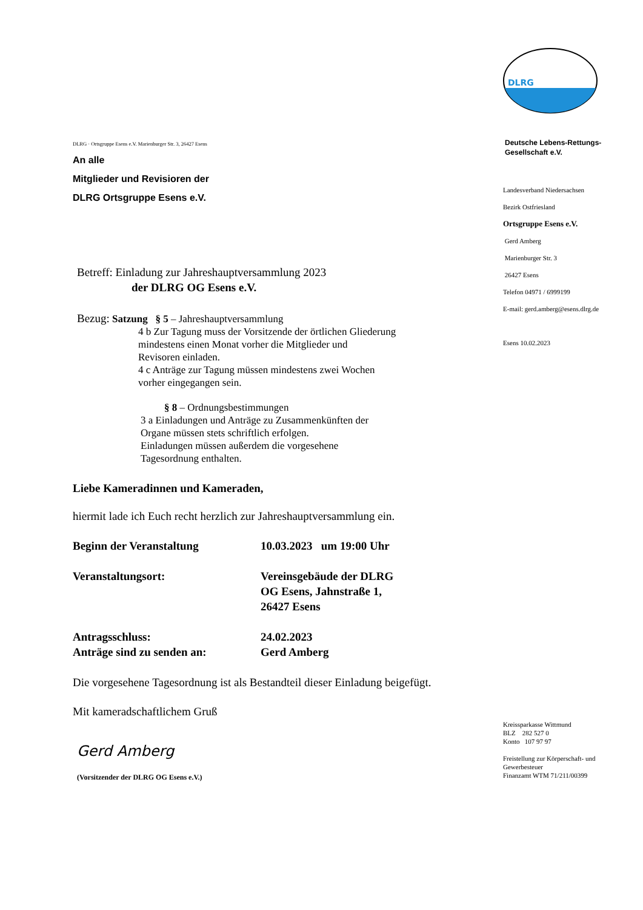DLRG · Ortsgruppe Esens e.V. Marienburger Str. 3, 26427 Esens
An alle
Mitglieder und Revisioren der
DLRG Ortsgruppe Esens e.V.
Betreff: Einladung zur Jahreshauptversammlung 2023
der DLRG OG Esens e.V.
Bezug: Satzung § 5 – Jahreshauptversammlung
4 b Zur Tagung muss der Vorsitzende der örtlichen Gliederung
mindestens einen Monat vorher die Mitglieder und
Revisoren einladen.
4 c Anträge zur Tagung müssen mindestens zwei Wochen
vorher eingegangen sein.
§ 8 – Ordnungsbestimmungen
3 a Einladungen und Anträge zu Zusammenkünften der
Organe müssen stets schriftlich erfolgen.
Einladungen müssen außerdem die vorgesehene
Tagesordnung enthalten.
Liebe Kameradinnen und Kameraden,
hiermit lade ich Euch recht herzlich zur Jahreshauptversammlung ein.
Beginn der Veranstaltung 10.03.2023 um 19:00 Uhr
Veranstaltungsort: Vereinsgebäude der DLRG
OG Esens, Jahnstraße 1,
26427 Esens
Antragsschluss:
Anträge sind zu senden an:
24.02.2023
Gerd Amberg
Die vorgesehene Tagesordnung ist als Bestandteil dieser Einladung beigefügt.
Mit kameradschaftlichem Gruß
Gerd Amberg
(Vorsitzender der DLRG OG Esens e.V.)
DLRG
Deutsche Lebens-Rettungs-
Gesellschaft e.V.
Landesverband Niedersachsen
Bezirk Ostfriesland
Ortsgruppe Esens e.V.
Gerd Amberg
Marienburger Str. 3
26427 Esens
Telefon 04971 / 6999199
E-mail: gerd.amberg@esens.dlrg.de
Esens 10.02.2023
Kreissparkasse Wittmund
BLZ 282 527 0
Konto 107 97 97
Freistellung zur Körperschaft- und
Gewerbesteuer
Finanzamt WTM 71/211/00399